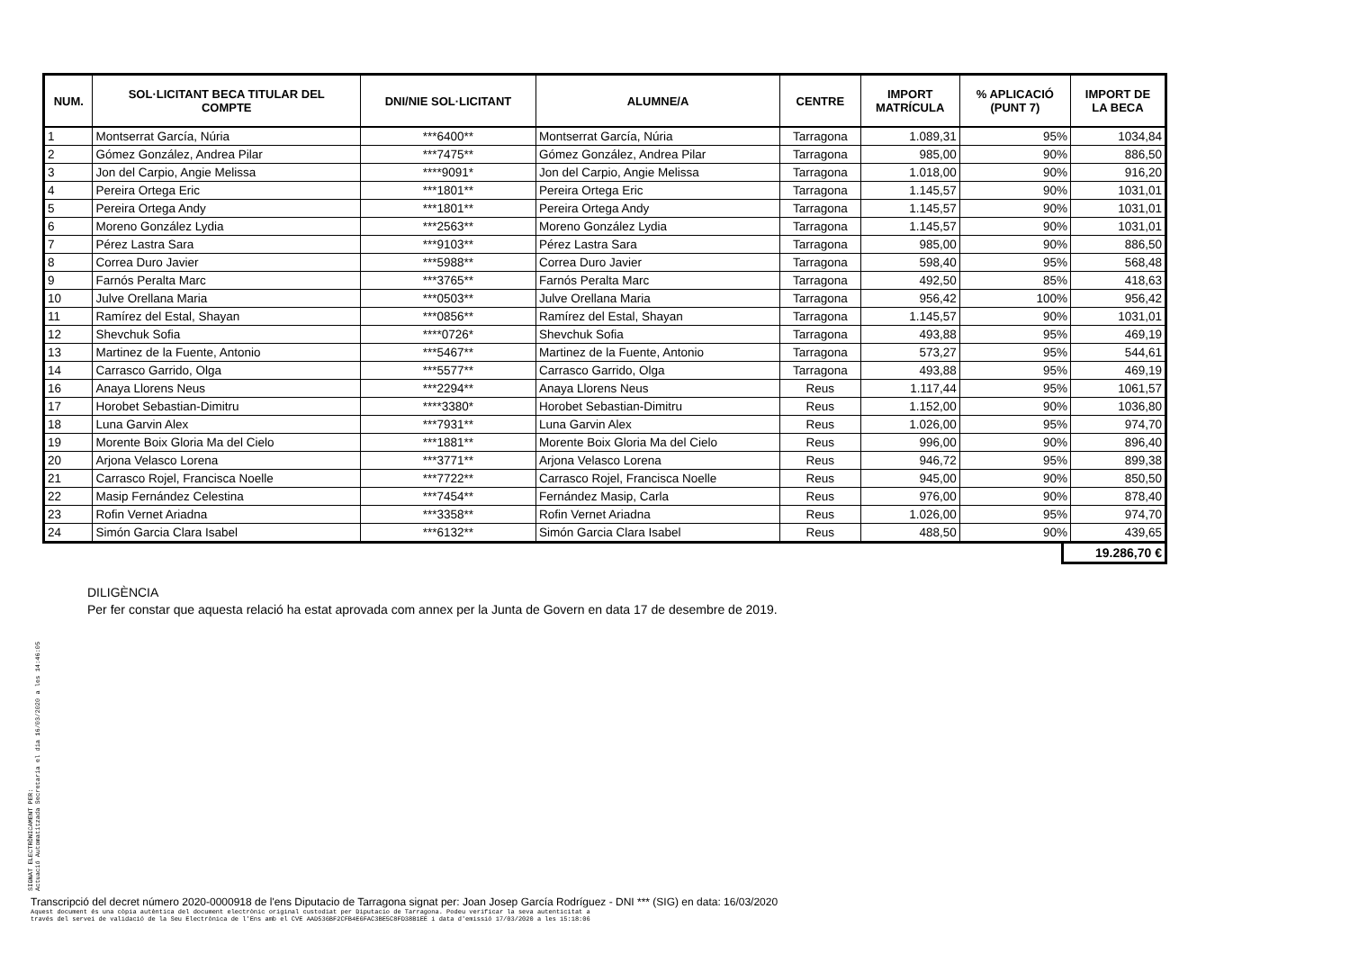| NUM. | SOL·LICITANT BECA TITULAR DEL COMPTE | DNI/NIE SOL·LICITANT | ALUMNE/A | CENTRE | IMPORT MATRÍCULA | % APLICACIÓ (PUNT 7) | IMPORT DE LA BECA |
| --- | --- | --- | --- | --- | --- | --- | --- |
| 1 | Montserrat García, Núria | ***6400** | Montserrat García, Núria | Tarragona | 1.089,31 | 95% | 1034,84 |
| 2 | Gómez González, Andrea Pilar | ***7475** | Gómez González, Andrea Pilar | Tarragona | 985,00 | 90% | 886,50 |
| 3 | Jon del Carpio, Angie Melissa | ****9091* | Jon del Carpio, Angie Melissa | Tarragona | 1.018,00 | 90% | 916,20 |
| 4 | Pereira Ortega Eric | ***1801** | Pereira Ortega Eric | Tarragona | 1.145,57 | 90% | 1031,01 |
| 5 | Pereira Ortega Andy | ***1801** | Pereira Ortega Andy | Tarragona | 1.145,57 | 90% | 1031,01 |
| 6 | Moreno González Lydia | ***2563** | Moreno González Lydia | Tarragona | 1.145,57 | 90% | 1031,01 |
| 7 | Pérez Lastra Sara | ***9103** | Pérez Lastra Sara | Tarragona | 985,00 | 90% | 886,50 |
| 8 | Correa Duro Javier | ***5988** | Correa Duro Javier | Tarragona | 598,40 | 95% | 568,48 |
| 9 | Farnós Peralta Marc | ***3765** | Farnós Peralta Marc | Tarragona | 492,50 | 85% | 418,63 |
| 10 | Julve Orellana Maria | ***0503** | Julve Orellana Maria | Tarragona | 956,42 | 100% | 956,42 |
| 11 | Ramírez del Estal, Shayan | ***0856** | Ramírez del Estal, Shayan | Tarragona | 1.145,57 | 90% | 1031,01 |
| 12 | Shevchuk Sofia | ****0726* | Shevchuk Sofia | Tarragona | 493,88 | 95% | 469,19 |
| 13 | Martinez de la Fuente, Antonio | ***5467** | Martinez de la Fuente, Antonio | Tarragona | 573,27 | 95% | 544,61 |
| 14 | Carrasco Garrido, Olga | ***5577** | Carrasco Garrido, Olga | Tarragona | 493,88 | 95% | 469,19 |
| 16 | Anaya Llorens Neus | ***2294** | Anaya Llorens Neus | Reus | 1.117,44 | 95% | 1061,57 |
| 17 | Horobet Sebastian-Dimitru | ****3380* | Horobet Sebastian-Dimitru | Reus | 1.152,00 | 90% | 1036,80 |
| 18 | Luna Garvin Alex | ***7931** | Luna Garvin Alex | Reus | 1.026,00 | 95% | 974,70 |
| 19 | Morente Boix Gloria Ma del Cielo | ***1881** | Morente Boix Gloria Ma del Cielo | Reus | 996,00 | 90% | 896,40 |
| 20 | Arjona Velasco Lorena | ***3771** | Arjona Velasco Lorena | Reus | 946,72 | 95% | 899,38 |
| 21 | Carrasco Rojel, Francisca Noelle | ***7722** | Carrasco Rojel, Francisca Noelle | Reus | 945,00 | 90% | 850,50 |
| 22 | Masip Fernández Celestina | ***7454** | Fernández Masip, Carla | Reus | 976,00 | 90% | 878,40 |
| 23 | Rofin Vernet Ariadna | ***3358** | Rofin Vernet Ariadna | Reus | 1.026,00 | 95% | 974,70 |
| 24 | Simón Garcia Clara Isabel | ***6132** | Simón Garcia Clara Isabel | Reus | 488,50 | 90% | 439,65 |
19.286,70 €
DILIGÈNCIA
Per fer constar que aquesta relació ha estat aprovada com annex per la Junta de Govern en data 17 de desembre de 2019.
SIGNAT ELECTRÒNICAMENT PER:
Actuació Automatitzada Secretaria el dia 16/03/2020 a les 14:46:05
Transcripció del decret número 2020-0000918 de l'ens Diputacio de Tarragona signat per: Joan Josep García Rodríguez - DNI *** (SIG) en data: 16/03/2020
Aquest document és una còpia autèntica del document electrònic original custodiat per Diputacio de Tarragona. Podeu verificar la seva autenticitat a
través del servei de validació de la Seu Electrònica de l'Ens amb el CVE AAD536BF2CFB4E6FAC3BE5C8FD38B1EE i data d'emissió 17/03/2020 a les 15:18:06